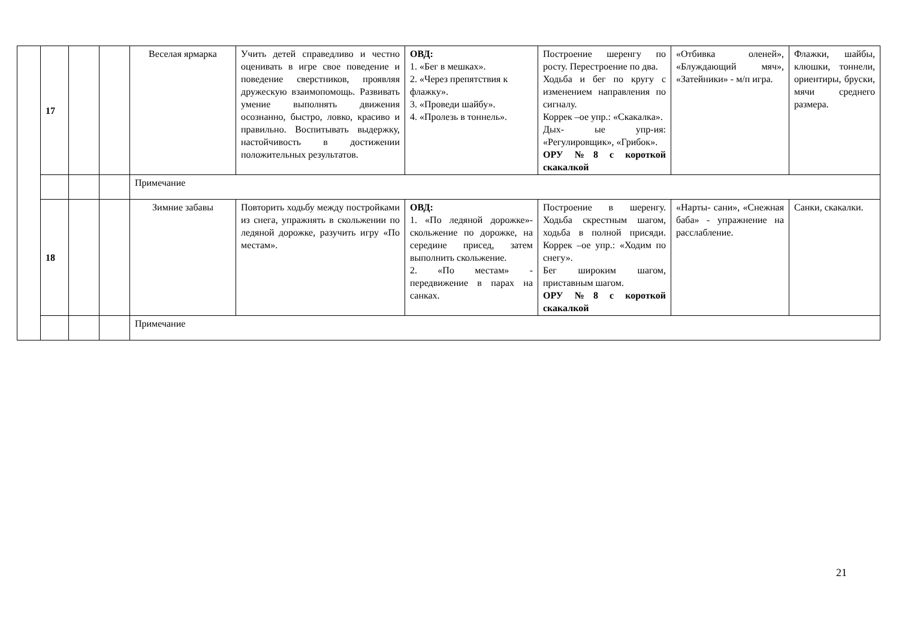| | 17 | | | Веселая ярмарка | Учить детей справедливо и честно оценивать в игре свое поведение и поведение сверстников, проявляя дружескую взаимопомощь. Развивать умение выполнять движения осознанно, быстро, ловко, красиво и правильно. Воспитывать выдержку, настойчивость в достижении положительных результатов. | ОВД: 1. «Бег в мешках». 2. «Через препятствия к флажку». 3. «Проведи шайбу». 4. «Пролезь в тоннель». | Построение шеренгу по росту. Перестроение по два. Ходьба и бег по кругу с изменением направления по сигналу. Коррек –ое упр.: «Скакалка». Дых- ые упр-ия: «Регулировщик», «Грибок». ОРУ №8 с короткой скакалкой | «Отбивка оленей», «Блуждающий мяч», «Затейники» - м/п игра. | Флажки, шайбы, клюшки, тоннели, ориентиры, бруски, мячи среднего размера. |
| | | | | Примечание | | | | | |
| | 18 | | | Зимние забавы | Повторить ходьбу между постройками из снега, упражнять в скольжении по ледяной дорожке, разучить игру «По местам». | ОВД: 1. «По ледяной дорожке»- скольжение по дорожке, на середине присед, затем выполнить скольжение. 2. «По местам» - передвижение в парах на санках. | Построение в шеренгу. Ходьба скрестным шагом, ходьба в полной присяди. Коррек –ое упр.: «Ходим по снегу». Бег широким шагом, приставным шагом. ОРУ №8 с короткой скакалкой | «Нарты- сани», «Снежная баба» - упражнение на расслабление. | Санки, скакалки. |
| | | | | Примечание | | | | | |
21